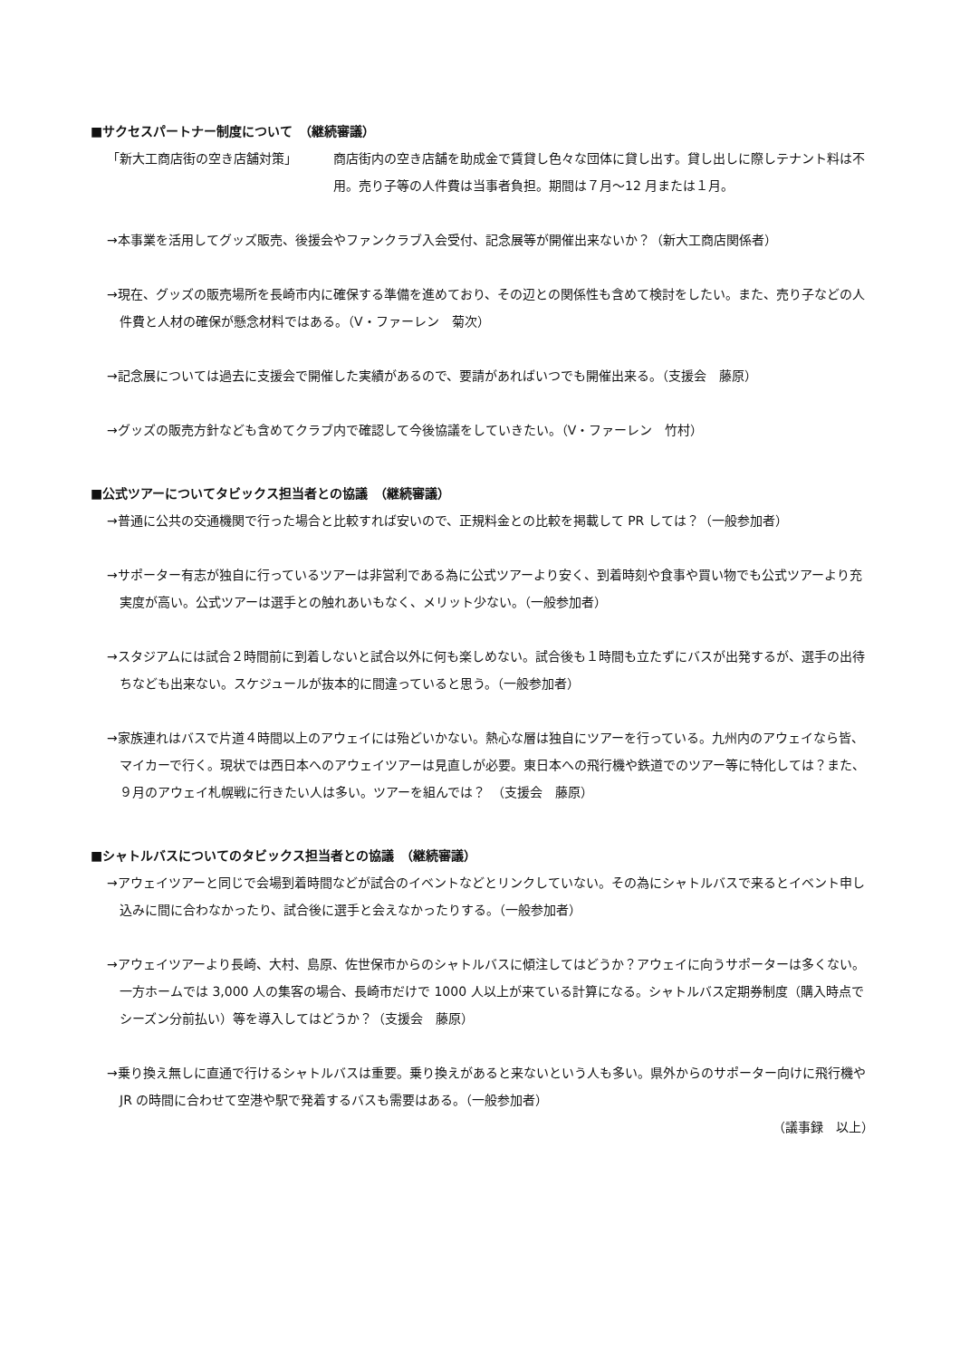■サクセスパートナー制度について　（継続審議）
「新大工商店街の空き店舗対策」 商店街内の空き店舗を助成金で賃貸し色々な団体に貸し出す。貸し出しに際しテナント料は不用。売り子等の人件費は当事者負担。期間は７月～12 月または１月。
→本事業を活用してグッズ販売、後援会やファンクラブ入会受付、記念展等が開催出来ないか？（新大工商店関係者）
→現在、グッズの販売場所を長崎市内に確保する準備を進めており、その辺との関係性も含めて検討をしたい。また、売り子などの人件費と人材の確保が懸念材料ではある。（V・ファーレン　菊次）
→記念展については過去に支援会で開催した実績があるので、要請があればいつでも開催出来る。（支援会　藤原）
→グッズの販売方針なども含めてクラブ内で確認して今後協議をしていきたい。（V・ファーレン　竹村）
■公式ツアーについてタビックス担当者との協議　（継続審議）
→普通に公共の交通機関で行った場合と比較すれば安いので、正規料金との比較を掲載して PR しては？（一般参加者）
→サポーター有志が独自に行っているツアーは非営利である為に公式ツアーより安く、到着時刻や食事や買い物でも公式ツアーより充実度が高い。公式ツアーは選手との触れあいもなく、メリット少ない。（一般参加者）
→スタジアムには試合２時間前に到着しないと試合以外に何も楽しめない。試合後も１時間も立たずにバスが出発するが、選手の出待ちなども出来ない。スケジュールが抜本的に間違っていると思う。（一般参加者）
→家族連れはバスで片道４時間以上のアウェイには殆どいかない。熱心な層は独自にツアーを行っている。九州内のアウェイなら皆、マイカーで行く。現状では西日本へのアウェイツアーは見直しが必要。東日本への飛行機や鉄道でのツアー等に特化しては？また、９月のアウェイ札幌戦に行きたい人は多い。ツアーを組んでは？　（支援会　藤原）
■シャトルバスについてのタビックス担当者との協議　（継続審議）
→アウェイツアーと同じで会場到着時間などが試合のイベントなどとリンクしていない。その為にシャトルバスで来るとイベント申し込みに間に合わなかったり、試合後に選手と会えなかったりする。（一般参加者）
→アウェイツアーより長崎、大村、島原、佐世保市からのシャトルバスに傾注してはどうか？アウェイに向うサポーターは多くない。一方ホームでは 3,000 人の集客の場合、長崎市だけで 1000 人以上が来ている計算になる。シャトルバス定期券制度（購入時点でシーズン分前払い）等を導入してはどうか？（支援会　藤原）
→乗り換え無しに直通で行けるシャトルバスは重要。乗り換えがあると来ないという人も多い。県外からのサポーター向けに飛行機や JR の時間に合わせて空港や駅で発着するバスも需要はある。（一般参加者）
（議事録　以上）